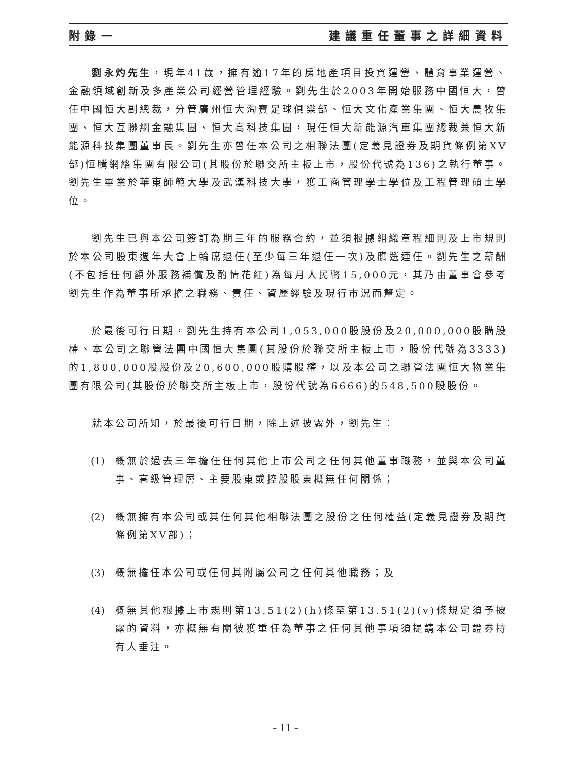附錄一 建議重任董事之詳細資料
劉永灼先生，現年41歲，擁有逾17年的房地產項目投資運營、體育事業運營、金融領域創新及多產業公司經營管理經驗。劉先生於2003年開始服務中國恒大，曾任中國恒大副總裁，分管廣州恒大淘寶足球俱樂部、恒大文化產業集團、恒大農牧集團、恒大互聯網金融集團、恒大高科技集團，現任恒大新能源汽車集團總裁兼恒大新能源科技集團董事長。劉先生亦曾任本公司之相聯法團(定義見證券及期貨條例第XV部)恒騰網絡集團有限公司(其股份於聯交所主板上市，股份代號為136)之執行董事。劉先生畢業於華東師範大學及武漢科技大學，獲工商管理學士學位及工程管理碩士學位。
劉先生已與本公司簽訂為期三年的服務合約，並須根據組織章程細則及上市規則於本公司股東週年大會上輪席退任(至少每三年退任一次)及膺選連任。劉先生之薪酬(不包括任何額外服務補償及酌情花紅)為每月人民幣15,000元，其乃由董事會參考劉先生作為董事所承擔之職務、責任、資歷經驗及現行市況而釐定。
於最後可行日期，劉先生持有本公司1,053,000股股份及20,000,000股購股權、本公司之聯營法團中國恒大集團(其股份於聯交所主板上市，股份代號為3333)的1,800,000股股份及20,600,000股購股權，以及本公司之聯營法團恒大物業集團有限公司(其股份於聯交所主板上市，股份代號為6666)的548,500股股份。
就本公司所知，於最後可行日期，除上述披露外，劉先生：
(1) 概無於過去三年擔任任何其他上市公司之任何其他董事職務，並與本公司董事、高級管理層、主要股東或控股股東概無任何關係；
(2) 概無擁有本公司或其任何其他相聯法團之股份之任何權益(定義見證券及期貨條例第XV部)；
(3) 概無擔任本公司或任何其附屬公司之任何其他職務；及
(4) 概無其他根據上市規則第13.51(2)(h)條至第13.51(2)(v)條規定須予披露的資料，亦概無有關彼獲重任為董事之任何其他事項須提請本公司證券持有人垂注。
– 11 –